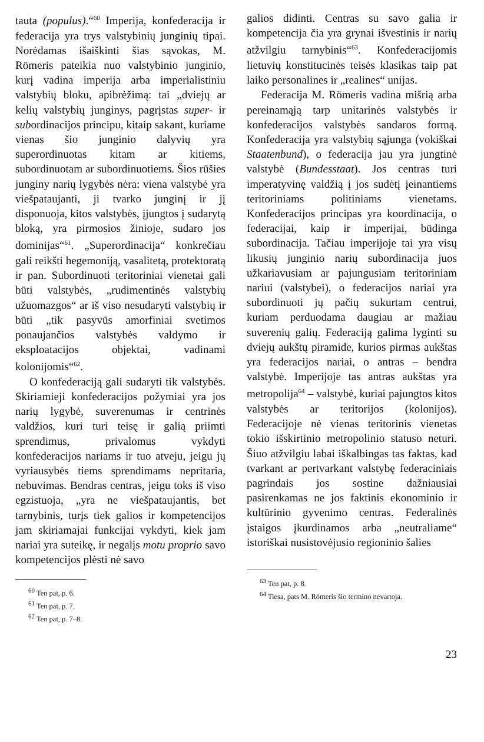tauta (populus).“<sup>60</sup> Imperija, konfederacija ir federacija yra trys valstybinių junginių tipai. Norėdamas išaiškinti šias sąvokas, M. Römeris pateikia nuo valstybinio junginio, kurį vadina imperija arba imperialistiniu valstybių bloku, apibrėžimą: tai „dviejų ar kelių valstybių junginys, pagrįstas super- ir subordinacijos principu, kitaip sakant, kuriame vienas šio junginio dalyvių yra superordinuotas kitam ar kitiems, subordinuotam ar subordinuotiems. Šios rūšies junginy narių lygybės nėra: viena valstybė yra viešpataujanti, ji tvarko junginį ir jį disponuoja, kitos valstybės, įjungtos į sudarytą bloką, yra pirmosios žinioje, sudaro jos dominijas“<sup>61</sup>. „Superordinacija“ konkrečiau gali reikšti hegemoniją, vasalitetą, protektoratą ir pan. Subordinuoti teritoriniai vienetai gali būti valstybės, „rudimentinės valstybių užuomazgos“ ar iš viso nesudaryti valstybių ir būti „tik pasyvūs amorfiniai svetimos ponaujančios valstybės valdymo ir eksploatacijos objektai, vadinami kolonijomis“<sup>62</sup>.
O konfederaciją gali sudaryti tik valstybės. Skiriamieji konfederacijos požymiai yra jos narių lygybė, suverenumas ir centrinės valdžios, kuri turi teisę ir galią priimti sprendimus, privalomus vykdyti konfederacijos nariams ir tuo atveju, jeigu jų vyriausybės tiems sprendimams nepritaria, nebuvimas. Bendras centras, jeigu toks iš viso egzistuoja, „yra ne viešpataujantis, bet tarnybinis, turįs tiek galios ir kompetencijos jam skiriamajai funkcijai vykdyti, kiek jam nariai yra suteikę, ir negalįs motu proprio savo kompetencijos plėsti nė savo
<sup>60</sup> Ten pat, p. 6.
<sup>61</sup> Ten pat, p. 7.
<sup>62</sup> Ten pat, p. 7–8.
galios didinti. Centras su savo galia ir kompetencija čia yra grynai išvestinis ir narių atžvilgiu tarnybinis“<sup>63</sup>. Konfederacijomis lietuvių konstitucinės teisės klasikas taip pat laiko personalines ir „realines“ unijas.
Federacija M. Römeris vadina mišrią arba pereinamąją tarp unitarinės valstybės ir konfederacijos valstybės sandaros formą. Konfederacija yra valstybių sąjunga (vokiškai Staatenbund), o federacija jau yra jungtinė valstybė (Bundesstaat). Jos centras turi imperatyvinę valdžią į jos sudėtį įeinantiems teritoriniams politiniams vienetams. Konfederacijos principas yra koordinacija, o federacijai, kaip ir imperijai, būdinga subordinacija. Tačiau imperijoje tai yra visų likusių junginio narių subordinacija juos užkariavusiam ar pajungusiam teritoriniam nariui (valstybei), o federacijos nariai yra subordinuoti jų pačių sukurtam centrui, kuriam perduodama daugiau ar mažiau suverenių galių. Federaciją galima lyginti su dviejų aukštų piramide, kurios pirmas aukštas yra federacijos nariai, o antras – bendra valstybė. Imperijoje tas antras aukštas yra metropolija<sup>64</sup> – valstybė, kuriai pajungtos kitos valstybės ar teritorijos (kolonijos). Federacijoje nė vienas teritorinis vienetas tokio išskirtinio metropolinio statuso neturi. Šiuo atžvilgiu labai iškalbingas tas faktas, kad tvarkant ar pertvarkant valstybę federaciniais pagrindais jos sostine dažniausiai pasirenkamas ne jos faktinis ekonominio ir kultūrinio gyvenimo centras. Federalinės įstaigos įkurdinamos arba „neutraliame“ istoriškai nusistovėjusio regioninio šalies
<sup>63</sup> Ten pat, p. 8.
<sup>64</sup> Tiesa, pats M. Römeris šio termino nevartoja.
23